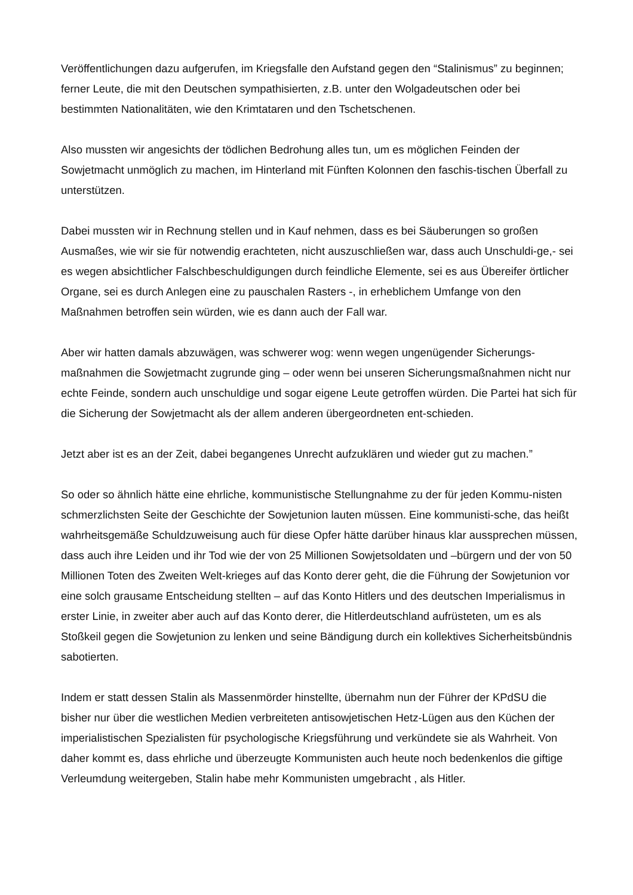Veröffentlichungen dazu aufgerufen, im Kriegsfalle den Aufstand gegen den “Stalinismus” zu beginnen; ferner Leute, die mit den Deutschen sympathisierten, z.B. unter den Wolgadeutschen oder bei bestimmten Nationalitäten, wie den Krimtataren und den Tschetschenen.
Also mussten wir angesichts der tödlichen Bedrohung alles tun, um es möglichen Feinden der Sowjetmacht unmöglich zu machen, im Hinterland mit Fünften Kolonnen den faschis-tischen Überfall zu unterstützen.
Dabei mussten wir in Rechnung stellen und in Kauf nehmen, dass es bei Säuberungen so großen Ausmaßes, wie wir sie für notwendig erachteten, nicht auszuschließen war, dass auch Unschuldi-ge,- sei es wegen absichtlicher Falschbeschuldigungen durch feindliche Elemente, sei es aus Übereifer örtlicher Organe, sei es durch Anlegen eine zu pauschalen Rasters -, in erheblichem Umfange von den Maßnahmen betroffen sein würden, wie es dann auch der Fall war.
Aber wir hatten damals abzuwägen, was schwerer wog: wenn wegen ungenügender Sicherungs-maßnahmen die Sowjetmacht zugrunde ging – oder wenn bei unseren Sicherungsmaßnahmen nicht nur echte Feinde, sondern auch unschuldige und sogar eigene Leute getroffen würden. Die Partei hat sich für die Sicherung der Sowjetmacht als der allem anderen übergeordneten ent-schieden.
Jetzt aber ist es an der Zeit, dabei begangenes Unrecht aufzuklären und wieder gut zu machen.”
So oder so ähnlich hätte eine ehrliche, kommunistische Stellungnahme zu der für jeden Kommu-nisten schmerzlichsten Seite der Geschichte der Sowjetunion lauten müssen. Eine kommunisti-sche, das heißt wahrheitsgemäße Schuldzuweisung auch für diese Opfer hätte darüber hinaus klar aussprechen müssen, dass auch ihre Leiden und ihr Tod wie der von 25 Millionen Sowjetsoldaten und –bürgern und der von 50 Millionen Toten des Zweiten Welt-krieges auf das Konto derer geht, die die Führung der Sowjetunion vor eine solch grausame Entscheidung stellten – auf das Konto Hitlers und des deutschen Imperialismus in erster Linie, in zweiter aber auch auf das Konto derer, die Hitlerdeutschland aufrüsteten, um es als Stoßkeil gegen die Sowjetunion zu lenken und seine Bändigung durch ein kollektives Sicherheitsbündnis sabotierten.
Indem er statt dessen Stalin als Massenmörder hinstellte, übernahm nun der Führer der KPdSU die bisher nur über die westlichen Medien verbreiteten antisowjetischen Hetz-Lügen aus den Küchen der imperialistischen Spezialisten für psychologische Kriegsführung und verkündete sie als Wahrheit. Von daher kommt es, dass ehrliche und überzeugte Kommunisten auch heute noch bedenkenlos die giftige Verleumdung weitergeben, Stalin habe mehr Kommunisten umgebracht , als Hitler.